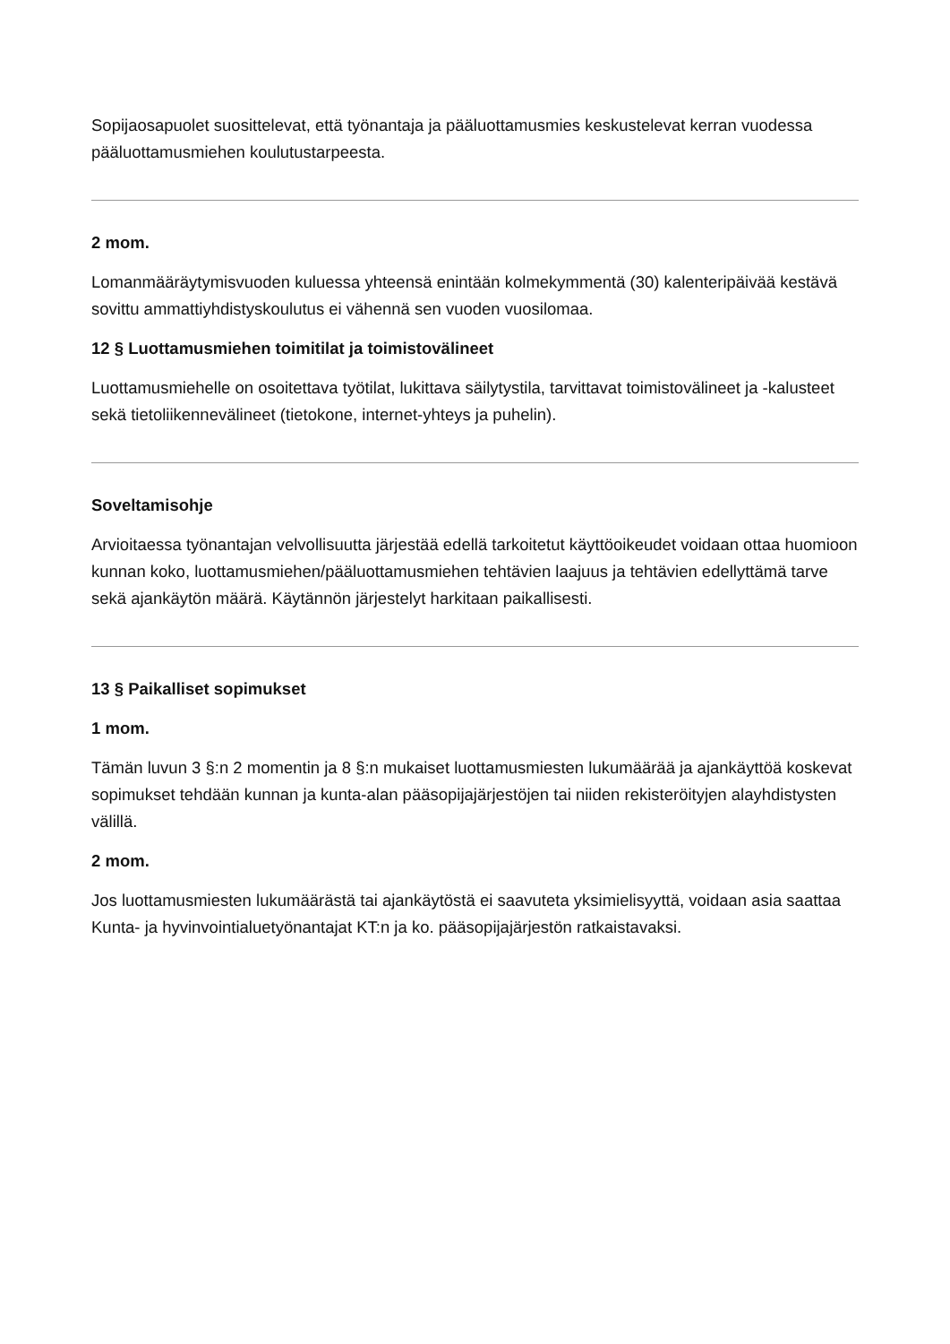Sopijaosapuolet suosittelevat, että työnantaja ja pääluottamusmies keskustelevat kerran vuodessa pääluottamusmiehen koulutustarpeesta.
2 mom.
Lomanmääräytymisvuoden kuluessa yhteensä enintään kolmekymmentä (30) kalenteripäivää kestävä sovittu ammattiyhdistyskoulutus ei vähennä sen vuoden vuosilomaa.
12 § Luottamusmiehen toimitilat ja toimistovälineet
Luottamusmiehelle on osoitettava työtilat, lukittava säilytystila, tarvittavat toimistovälineet ja -kalusteet sekä tietoliikennevälineet (tietokone, internet-yhteys ja puhelin).
Soveltamisohje
Arvioitaessa työnantajan velvollisuutta järjestää edellä tarkoitetut käyttöoikeudet voidaan ottaa huomioon kunnan koko, luottamusmiehen/pääluottamusmiehen tehtävien laajuus ja tehtävien edellyttämä tarve sekä ajankäytön määrä. Käytännön järjestelyt harkitaan paikallisesti.
13 § Paikalliset sopimukset
1 mom.
Tämän luvun 3 §:n 2 momentin ja 8 §:n mukaiset luottamusmiesten lukumäärää ja ajankäyttöä koskevat sopimukset tehdään kunnan ja kunta-alan pääsopijajärjestöjen tai niiden rekisteröityjen alayhdistysten välillä.
2 mom.
Jos luottamusmiesten lukumäärästä tai ajankäytöstä ei saavuteta yksimielisyyttä, voidaan asia saattaa Kunta- ja hyvinvointialuetyönantajat KT:n ja ko. pääsopijajärjestön ratkaistavaksi.